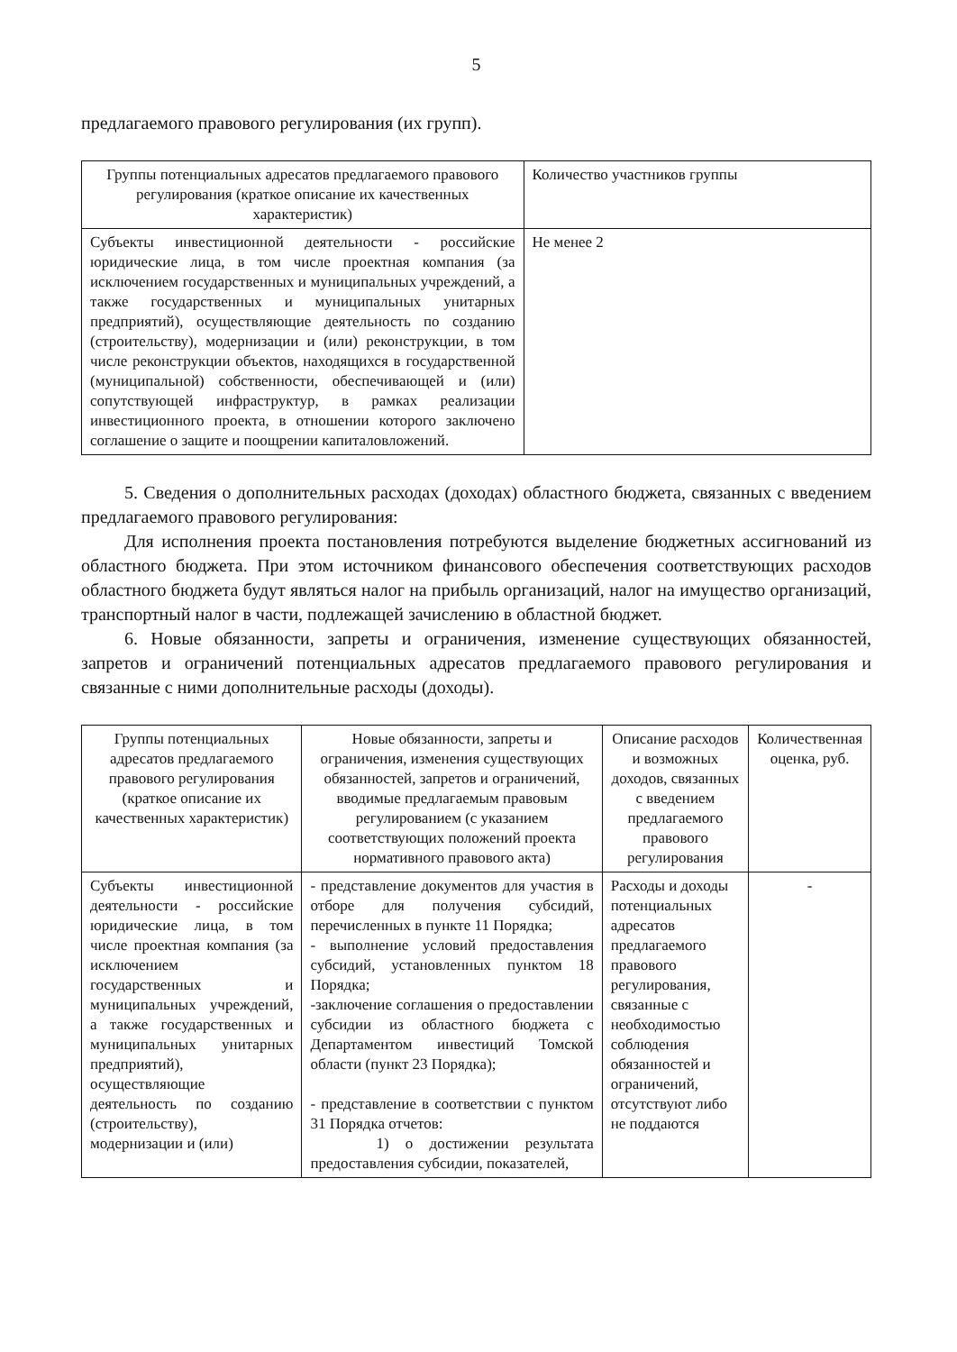5
предлагаемого правового регулирования (их групп).
| Группы потенциальных адресатов предлагаемого правового регулирования (краткое описание их качественных характеристик) | Количество участников группы |
| --- | --- |
| Субъекты инвестиционной деятельности - российские юридические лица, в том числе проектная компания (за исключением государственных и муниципальных учреждений, а также государственных и муниципальных унитарных предприятий), осуществляющие деятельность по созданию (строительству), модернизации и (или) реконструкции, в том числе реконструкции объектов, находящихся в государственной (муниципальной) собственности, обеспечивающей и (или) сопутствующей инфраструктур, в рамках реализации инвестиционного проекта, в отношении которого заключено соглашение о защите и поощрении капиталовложений. | Не менее 2 |
5. Сведения о дополнительных расходах (доходах) областного бюджета, связанных с введением предлагаемого правового регулирования:
Для исполнения проекта постановления потребуются выделение бюджетных ассигнований из областного бюджета. При этом источником финансового обеспечения соответствующих расходов областного бюджета будут являться налог на прибыль организаций, налог на имущество организаций, транспортный налог в части, подлежащей зачислению в областной бюджет.
6. Новые обязанности, запреты и ограничения, изменение существующих обязанностей, запретов и ограничений потенциальных адресатов предлагаемого правового регулирования и связанные с ними дополнительные расходы (доходы).
| Группы потенциальных адресатов предлагаемого правового регулирования (краткое описание их качественных характеристик) | Новые обязанности, запреты и ограничения, изменения существующих обязанностей, запретов и ограничений, вводимые предлагаемым правовым регулированием (с указанием соответствующих положений проекта нормативного правового акта) | Описание расходов и возможных доходов, связанных с введением предлагаемого правового регулирования | Количественная оценка, руб. |
| --- | --- | --- | --- |
| Субъекты инвестиционной деятельности - российские юридические лица, в том числе проектная компания (за исключением государственных и муниципальных учреждений, а также государственных и муниципальных унитарных предприятий), осуществляющие деятельность по созданию (строительству), модернизации и (или) | - представление документов для участия в отборе для получения субсидий, перечисленных в пункте 11 Порядка; - выполнение условий предоставления субсидий, установленных пунктом 18 Порядка; -заключение соглашения о предоставлении субсидии из областного бюджета с Департаментом инвестиций Томской области (пункт 23 Порядка); - представление в соответствии с пунктом 31 Порядка отчетов: 1) о достижении результата предоставления субсидии, показателей, | Расходы и доходы потенциальных адресатов предлагаемого правового регулирования, связанные с необходимостью соблюдения обязанностей и ограничений, отсутствуют либо не поддаются | - |